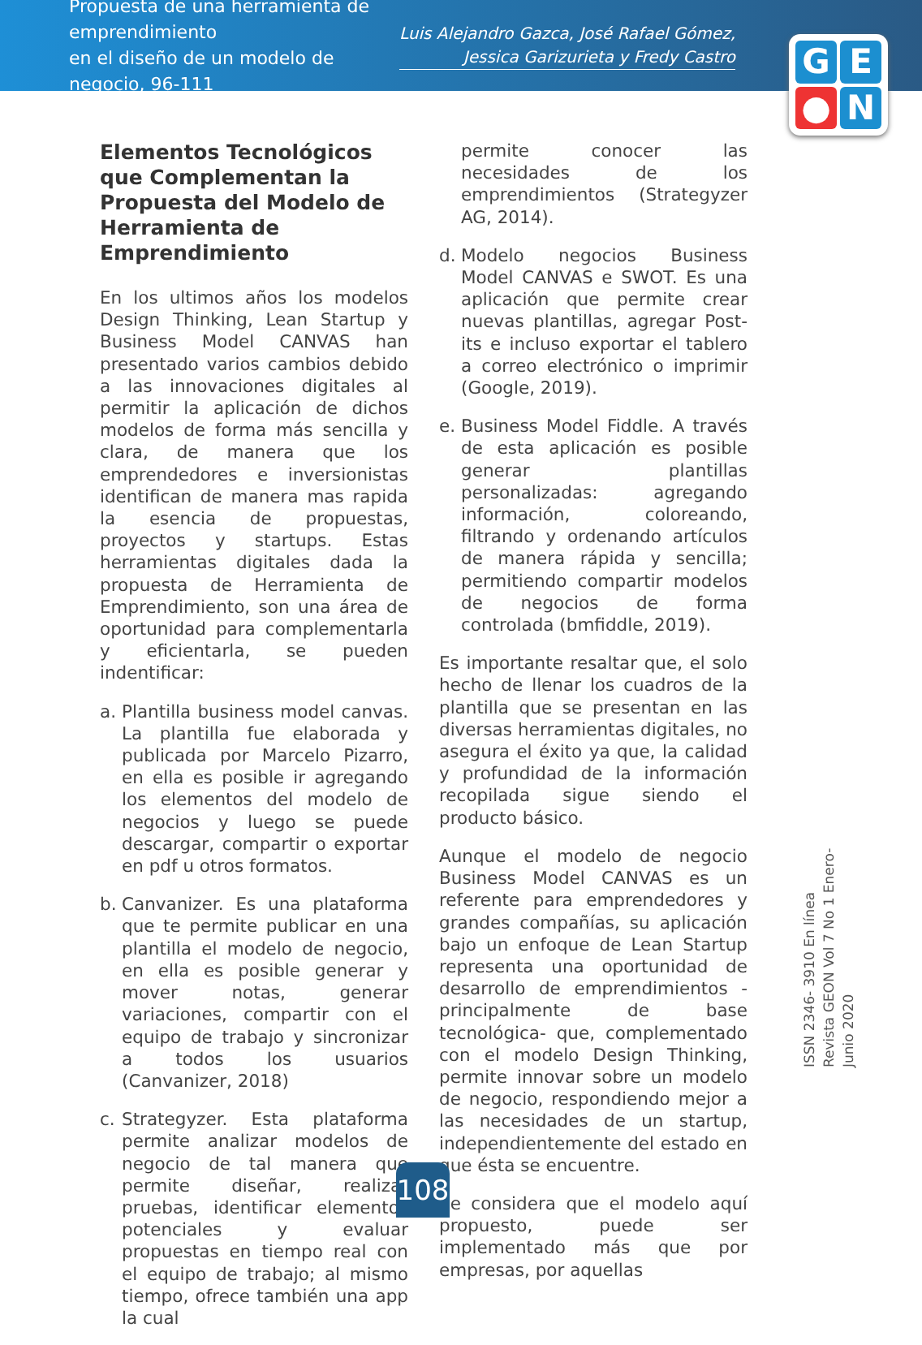Propuesta de una herramienta de emprendimiento
en el diseño de un modelo de negocio, 96-111
Luis Alejandro Gazca, José Rafael Gómez,
Jessica Garizurieta y Fredy Castro
G
E
●
N
Elementos Tecnológicos que Complementan la Propuesta del Modelo de Herramienta de Emprendimiento
En los ultimos años los modelos Design Thinking, Lean Startup y Business Model CANVAS han presentado varios cambios debido a las innovaciones digitales al permitir la aplicación de dichos modelos de forma más sencilla y clara, de manera que los emprendedores e inversionistas identifican de manera mas rapida la esencia de propuestas, proyectos y startups. Estas herramientas digitales dada la propuesta de Herramienta de Emprendimiento, son una área de oportunidad para complementarla y eficientarla, se pueden indentificar:
a. Plantilla business model canvas. La plantilla fue elaborada y publicada por Marcelo Pizarro, en ella es posible ir agregando los elementos del modelo de negocios y luego se puede descargar, compartir o exportar en pdf u otros formatos.
b. Canvanizer. Es una plataforma que te permite publicar en una plantilla el modelo de negocio, en ella es posible generar y mover notas, generar variaciones, compartir con el equipo de trabajo y sincronizar a todos los usuarios (Canvanizer, 2018)
c. Strategyzer. Esta plataforma permite analizar modelos de negocio de tal manera que permite diseñar, realizar pruebas, identificar elementos potenciales y evaluar propuestas en tiempo real con el equipo de trabajo; al mismo tiempo, ofrece también una app la cual
permite conocer las necesidades de los emprendimientos (Strategyzer AG, 2014).
d. Modelo negocios Business Model CANVAS e SWOT. Es una aplicación que permite crear nuevas plantillas, agregar Post-its e incluso exportar el tablero a correo electrónico o imprimir (Google, 2019).
e. Business Model Fiddle. A través de esta aplicación es posible generar plantillas personalizadas: agregando información, coloreando, filtrando y ordenando artículos de manera rápida y sencilla; permitiendo compartir modelos de negocios de forma controlada (bmfiddle, 2019).
Es importante resaltar que, el solo hecho de llenar los cuadros de la plantilla que se presentan en las diversas herramientas digitales, no asegura el éxito ya que, la calidad y profundidad de la información recopilada sigue siendo el producto básico.
Aunque el modelo de negocio Business Model CANVAS es un referente para emprendedores y grandes compañías, su aplicación bajo un enfoque de Lean Startup representa una oportunidad de desarrollo de emprendimientos -principalmente de base tecnológica- que, complementado con el modelo Design Thinking, permite innovar sobre un modelo de negocio, respondiendo mejor a las necesidades de un startup, independientemente del estado en que ésta se encuentre.
Se considera que el modelo aquí propuesto, puede ser implementado más que por empresas, por aquellas
ISSN 2346- 3910 En línea
Revista GEON Vol 7 No 1 Enero-Junio 2020
108